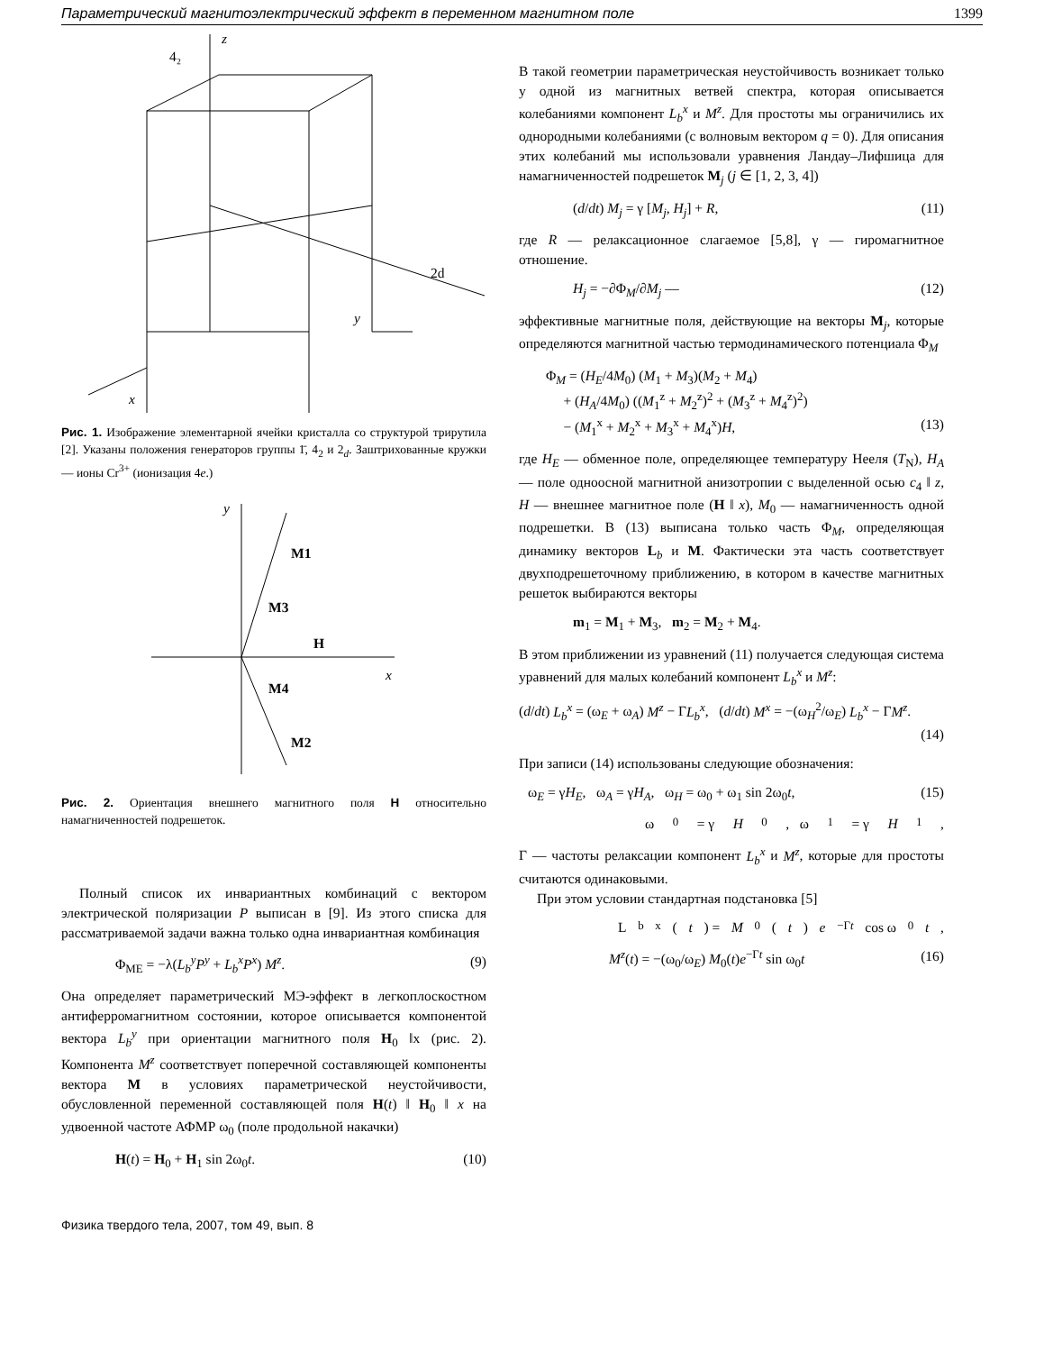Параметрический магнитоэлектрический эффект в переменном магнитном поле 1399
y
x
z
4₂
2d
Рис. 1. Изображение элементарной ячейки кристалла со структурой трирутила [2]. Указаны положения генераторов группы 1̄, 4<sub>2</sub> и 2<sub>d</sub>. Заштрихованные кружки — ионы Cr<sup>3+</sup> (ионизация 4e.)
y
x
M1
M3
H
M4
M2
Рис. 2. Ориентация внешнего магнитного поля H относительно намагниченностей подрешеток.
Полный список их инвариантных комбинаций с вектором электрической поляризации P выписан в [9]. Из этого списка для рассматриваемой задачи важна только одна инвариантная комбинация
Φ<sub>ME</sub> = −λ(L<sub>b</sub><sup>y</sup>P<sup>y</sup> + L<sub>b</sub><sup>x</sup>P<sup>x</sup>) M<sup>z</sup>. (9)
Она определяет параметрический МЭ-эффект в легкоплоскостном антиферромагнитном состоянии, которое описывается компонентой вектора L<sub>b</sub><sup>y</sup> при ориентации магнитного поля H<sub>0</sub> ‖x (рис. 2). Компонента M<sup>z</sup> соответствует поперечной составляющей компоненты вектора M в условиях параметрической неустойчивости, обусловленной переменной составляющей поля H(t) ‖ H<sub>0</sub> ‖ x на удвоенной частоте АФМР ω<sub>0</sub> (поле продольной накачки)
H(t) = H<sub>0</sub> + H<sub>1</sub> sin 2ω<sub>0</sub>t. (10)
В такой геометрии параметрическая неустойчивость возникает только у одной из магнитных ветвей спектра, которая описывается колебаниями компонент L<sub>b</sub><sup>x</sup> и M<sup>z</sup>. Для простоты мы ограничились их однородными колебаниями (с волновым вектором q = 0). Для описания этих колебаний мы использовали уравнения Ландау–Лифшица для намагниченностей подрешеток M<sub>j</sub> (j ∈ [1, 2, 3, 4])
(d/dt) M<sub>j</sub> = γ [M<sub>j</sub>, H<sub>j</sub>] + R, (11)
где R — релаксационное слагаемое [5,8], γ — гиромагнитное отношение.
H<sub>j</sub> = −∂Φ<sub>M</sub>/∂M<sub>j</sub> — (12)
эффективные магнитные поля, действующие на векторы M<sub>j</sub>, которые определяются магнитной частью термодинамического потенциала Φ<sub>M</sub>
Φ<sub>M</sub> = (H<sub>E</sub>/4M<sub>0</sub>) (M<sub>1</sub> + M<sub>3</sub>)(M<sub>2</sub> + M<sub>4</sub>)
+ (H<sub>A</sub>/4M<sub>0</sub>) ((M<sub>1</sub><sup>z</sup> + M<sub>2</sub><sup>z</sup>)<sup>2</sup> + (M<sub>3</sub><sup>z</sup> + M<sub>4</sub><sup>z</sup>)<sup>2</sup>)
− (M<sub>1</sub><sup>x</sup> + M<sub>2</sub><sup>x</sup> + M<sub>3</sub><sup>x</sup> + M<sub>4</sub><sup>x</sup>)H, (13)
где H<sub>E</sub> — обменное поле, определяющее температуру Нееля (T<sub>N</sub>), H<sub>A</sub> — поле одноосной магнитной анизотропии с выделенной осью c<sub>4</sub> ‖ z, H — внешнее магнитное поле (H ‖ x), M<sub>0</sub> — намагниченность одной подрешетки. В (13) выписана только часть Φ<sub>M</sub>, определяющая динамику векторов L<sub>b</sub> и M. Фактически эта часть соответствует двухподрешеточному приближению, в котором в качестве магнитных решеток выбираются векторы
m<sub>1</sub> = M<sub>1</sub> + M<sub>3</sub>, m<sub>2</sub> = M<sub>2</sub> + M<sub>4</sub>.
В этом приближении из уравнений (11) получается следующая система уравнений для малых колебаний компонент L<sub>b</sub><sup>x</sup> и M<sup>z</sup>:
(d/dt) L<sub>b</sub><sup>x</sup> = (ω<sub>E</sub> + ω<sub>A</sub>) M<sup>z</sup> − ΓL<sub>b</sub><sup>x</sup>, (d/dt) M<sup>x</sup> = −(ω<sub>H</sub><sup>2</sup>/ω<sub>E</sub>) L<sub>b</sub><sup>x</sup> − ΓM<sup>z</sup>.
(14)
При записи (14) использованы следующие обозначения:
ω<sub>E</sub> = γH<sub>E</sub>, ω<sub>A</sub> = γH<sub>A</sub>, ω<sub>H</sub> = ω<sub>0</sub> + ω<sub>1</sub> sin 2ω<sub>0</sub>t, (15)
ω<sub>0</sub> = γ H<sub>0</sub>, ω<sub>1</sub> = γ H<sub>1</sub>,
Γ — частоты релаксации компонент L<sub>b</sub><sup>x</sup> и M<sup>z</sup>, которые для простоты считаются одинаковыми.
При этом условии стандартная подстановка [5]
L<sub>b</sub><sup>x</sup>(t) = M<sub>0</sub>(t) e<sup>−Γt</sup> cos ω<sub>0</sub> t,
M<sup>z</sup>(t) = −(ω<sub>0</sub>/ω<sub>E</sub>) M<sub>0</sub>(t)e<sup>−Γt</sup> sin ω<sub>0</sub>t (16)
Физика твердого тела, 2007, том 49, вып. 8